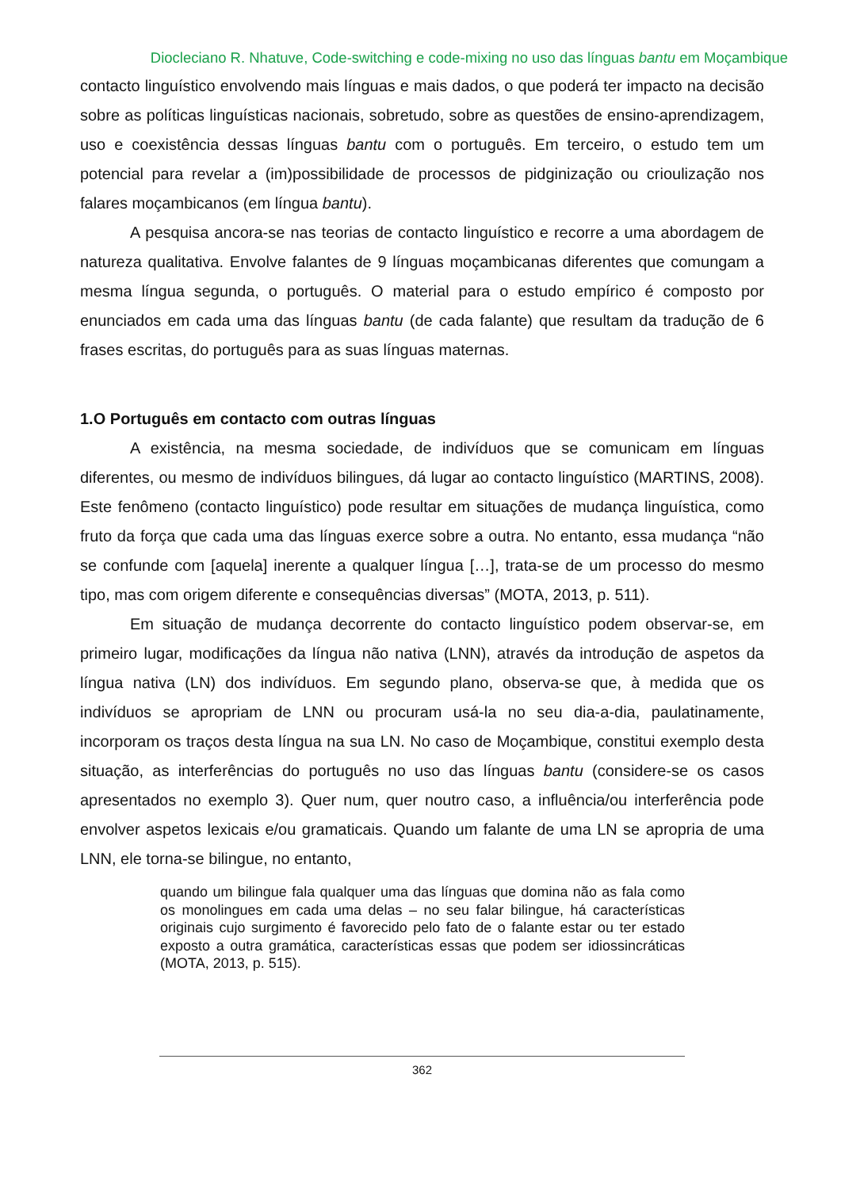Diocleciano R. Nhatuve, Code-switching e code-mixing no uso das línguas bantu em Moçambique
contacto linguístico envolvendo mais línguas e mais dados, o que poderá ter impacto na decisão sobre as políticas linguísticas nacionais, sobretudo, sobre as questões de ensino-aprendizagem, uso e coexistência dessas línguas bantu com o português. Em terceiro, o estudo tem um potencial para revelar a (im)possibilidade de processos de pidginização ou crioulização nos falares moçambicanos (em língua bantu).
A pesquisa ancora-se nas teorias de contacto linguístico e recorre a uma abordagem de natureza qualitativa. Envolve falantes de 9 línguas moçambicanas diferentes que comungam a mesma língua segunda, o português. O material para o estudo empírico é composto por enunciados em cada uma das línguas bantu (de cada falante) que resultam da tradução de 6 frases escritas, do português para as suas línguas maternas.
1.O Português em contacto com outras línguas
A existência, na mesma sociedade, de indivíduos que se comunicam em línguas diferentes, ou mesmo de indivíduos bilingues, dá lugar ao contacto linguístico (MARTINS, 2008). Este fenômeno (contacto linguístico) pode resultar em situações de mudança linguística, como fruto da força que cada uma das línguas exerce sobre a outra. No entanto, essa mudança “não se confunde com [aquela] inerente a qualquer língua […], trata-se de um processo do mesmo tipo, mas com origem diferente e consequências diversas” (MOTA, 2013, p. 511).
Em situação de mudança decorrente do contacto linguístico podem observar-se, em primeiro lugar, modificações da língua não nativa (LNN), através da introdução de aspetos da língua nativa (LN) dos indivíduos. Em segundo plano, observa-se que, à medida que os indivíduos se apropriam de LNN ou procuram usá-la no seu dia-a-dia, paulatinamente, incorporam os traços desta língua na sua LN. No caso de Moçambique, constitui exemplo desta situação, as interferências do português no uso das línguas bantu (considere-se os casos apresentados no exemplo 3). Quer num, quer noutro caso, a influência/ou interferência pode envolver aspetos lexicais e/ou gramaticais. Quando um falante de uma LN se apropria de uma LNN, ele torna-se bilingue, no entanto,
quando um bilingue fala qualquer uma das línguas que domina não as fala como os monolingues em cada uma delas – no seu falar bilingue, há características originais cujo surgimento é favorecido pelo fato de o falante estar ou ter estado exposto a outra gramática, características essas que podem ser idiossincráticas (MOTA, 2013, p. 515).
362